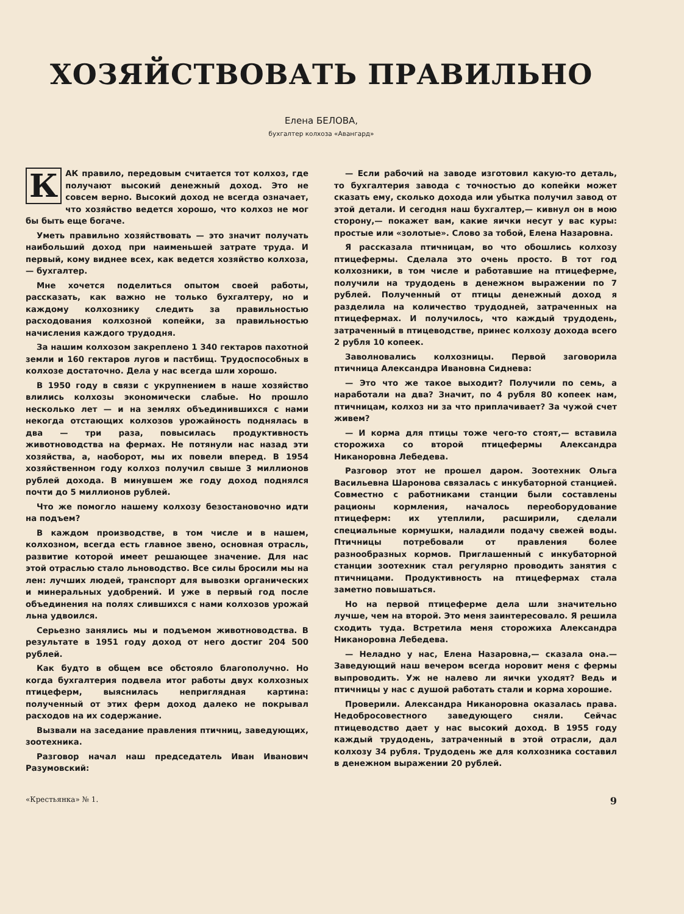ХОЗЯЙСТВОВАТЬ ПРАВИЛЬНО
Елена БЕЛОВА,
бухгалтер колхоза «Авангард»
КАК правило, передовым считается тот колхоз, где получают высокий денежный доход. Это не совсем верно. Высокий доход не всегда означает, что хозяйство ведется хорошо, что колхоз не мог бы быть еще богаче.
Уметь правильно хозяйствовать — это значит получать наибольший доход при наименьшей затрате труда. И первый, кому виднее всех, как ведется хозяйство колхоза,— бухгалтер.
Мне хочется поделиться опытом своей работы, рассказать, как важно не только бухгалтеру, но и каждому колхознику следить за правильностью расходования колхозной копейки, за правильностью начисления каждого трудодня.
За нашим колхозом закреплено 1 340 гектаров пахотной земли и 160 гектаров лугов и пастбищ. Трудоспособных в колхозе достаточно. Дела у нас всегда шли хорошо.
В 1950 году в связи с укрупнением в наше хозяйство влились колхозы экономически слабые. Но прошло несколько лет — и на землях объединившихся с нами некогда отстающих колхозов урожайность поднялась в два — три раза, повысилась продуктивность животноводства на фермах. Не потянули нас назад эти хозяйства, а, наоборот, мы их повели вперед. В 1954 хозяйственном году колхоз получил свыше 3 миллионов рублей дохода. В минувшем же году доход поднялся почти до 5 миллионов рублей.
Что же помогло нашему колхозу безостановочно идти на подъем?
В каждом производстве, в том числе и в нашем, колхозном, всегда есть главное звено, основная отрасль, развитие которой имеет решающее значение. Для нас этой отраслью стало льноводство. Все силы бросили мы на лен: лучших людей, транспорт для вывозки органических и минеральных удобрений. И уже в первый год после объединения на полях слившихся с нами колхозов урожай льна удвоился.
Серьезно занялись мы и подъемом животноводства. В результате в 1951 году доход от него достиг 204 500 рублей.
Как будто в общем все обстояло благополучно. Но когда бухгалтерия подвела итог работы двух колхозных птицеферм, выяснилась неприглядная картина: полученный от этих ферм доход далеко не покрывал расходов на их содержание.
Вызвали на заседание правления птичниц, заведующих, зоотехника.
Разговор начал наш председатель Иван Иванович Разумовский:
— Если рабочий на заводе изготовил какую-то деталь, то бухгалтерия завода с точностью до копейки может сказать ему, сколько дохода или убытка получил завод от этой детали. И сегодня наш бухгалтер,— кивнул он в мою сторону,— покажет вам, какие яички несут у вас куры: простые или «золотые». Слово за тобой, Елена Назаровна.
Я рассказала птичницам, во что обошлись колхозу птицефермы. Сделала это очень просто. В тот год колхозники, в том числе и работавшие на птицеферме, получили на трудодень в денежном выражении по 7 рублей. Полученный от птицы денежный доход я разделила на количество трудодней, затраченных на птицефермах. И получилось, что каждый трудодень, затраченный в птицеводстве, принес колхозу дохода всего 2 рубля 10 копеек.
Заволновались колхозницы. Первой заговорила птичница Александра Ивановна Сиднева:
— Это что же такое выходит? Получили по семь, а наработали на два? Значит, по 4 рубля 80 копеек нам, птичницам, колхоз ни за что приплачивает? За чужой счет живем?
— И корма для птицы тоже чего-то стоят,— вставила сторожиха со второй птицефермы Александра Никаноровна Лебедева.
Разговор этот не прошел даром. Зоотехник Ольга Васильевна Шаронова связалась с инкубаторной станцией. Совместно с работниками станции были составлены рационы кормления, началось переоборудование птицеферм: их утеплили, расширили, сделали специальные кормушки, наладили подачу свежей воды. Птичницы потребовали от правления более разнообразных кормов. Приглашенный с инкубаторной станции зоотехник стал регулярно проводить занятия с птичницами. Продуктивность на птицефермах стала заметно повышаться.
Но на первой птицеферме дела шли значительно лучше, чем на второй. Это меня заинтересовало. Я решила сходить туда. Встретила меня сторожиха Александра Никаноровна Лебедева.
— Неладно у нас, Елена Назаровна,— сказала она.— Заведующий наш вечером всегда норовит меня с фермы выпроводить. Уж не налево ли яички уходят? Ведь и птичницы у нас с душой работать стали и корма хорошие.
Проверили. Александра Никаноровна оказалась права. Недобросовестного заведующего сняли. Сейчас птицеводство дает у нас высокий доход. В 1955 году каждый трудодень, затраченный в этой отрасли, дал колхозу 34 рубля. Трудодень же для колхозника составил в денежном выражении 20 рублей.
«Крестьянка» № 1. 9